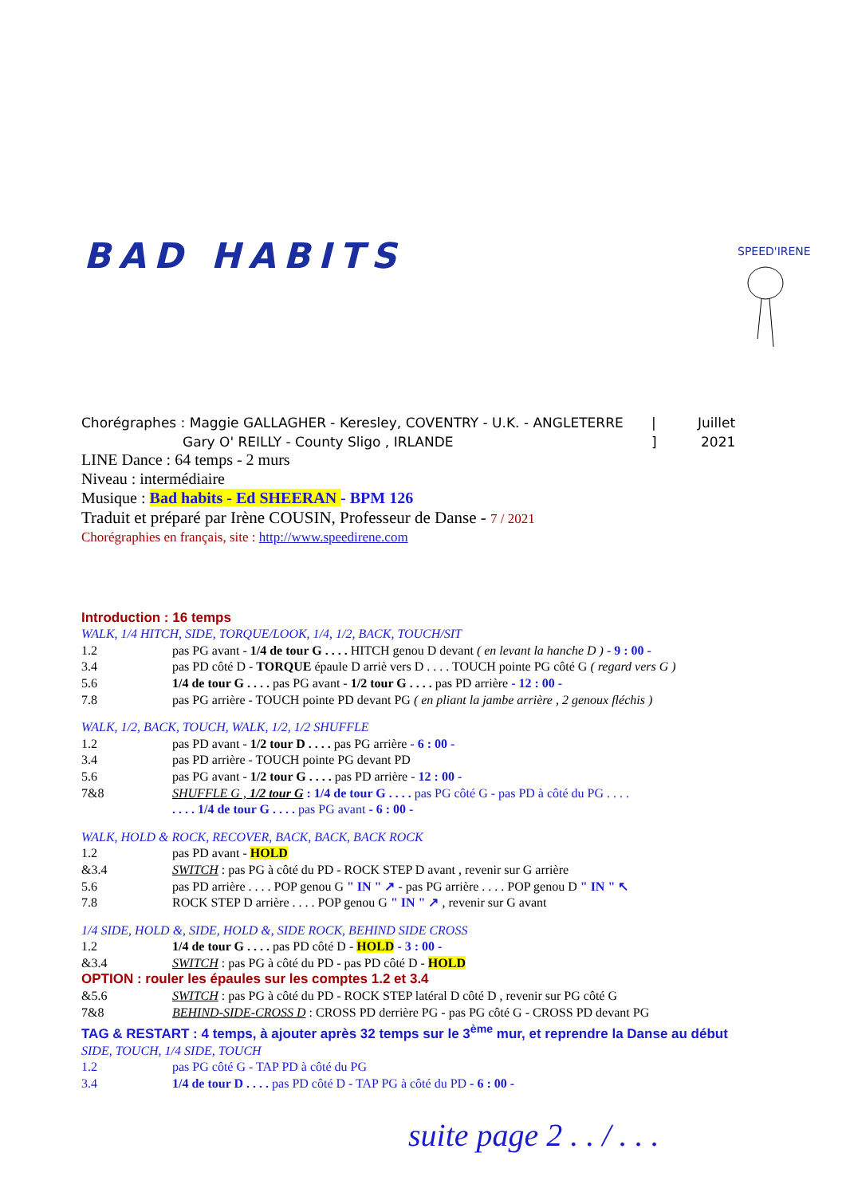BAD HABITS
SPEED'IRENE
Chorégraphes : Maggie GALLAGHER - Keresley, COVENTRY - U.K. - ANGLETERRE
| Juillet
Gary O' REILLY - County Sligo , IRLANDE ] 2021
LINE Dance : 64 temps - 2 murs
Niveau : intermédiaire
Musique : Bad habits - Ed SHEERAN - BPM 126
Traduit et préparé par Irène COUSIN, Professeur de Danse - 7 / 2021
Chorégraphies en français, site : http://www.speedirene.com
Introduction : 16 temps
WALK, 1/4 HITCH, SIDE, TORQUE/LOOK, 1/4, 1/2, BACK, TOUCH/SIT
1.2 pas PG avant - 1/4 de tour G . . . . HITCH genou D devant ( en levant la hanche D ) - 9 : 00 -
3.4 pas PD côté D - TORQUE épaule D arriè vers D . . . . TOUCH pointe PG côté G ( regard vers G )
5.6 1/4 de tour G . . . . pas PG avant - 1/2 tour G . . . . pas PD arrière - 12 : 00 -
7.8 pas PG arrière - TOUCH pointe PD devant PG ( en pliant la jambe arrière , 2 genoux fléchis )
WALK, 1/2, BACK, TOUCH, WALK, 1/2, 1/2 SHUFFLE
1.2 pas PD avant - 1/2 tour D . . . . pas PG arrière - 6 : 00 -
3.4 pas PD arrière - TOUCH pointe PG devant PD
5.6 pas PG avant - 1/2 tour G . . . . pas PD arrière - 12 : 00 -
7&8 SHUFFLE G , 1/2 tour G : 1/4 de tour G . . . . pas PG côté G - pas PD à côté du PG . . . .
. . . . 1/4 de tour G . . . . pas PG avant - 6 : 00 -
WALK, HOLD & ROCK, RECOVER, BACK, BACK, BACK ROCK
1.2 pas PD avant - HOLD
&3.4 SWITCH : pas PG à côté du PD - ROCK STEP D avant , revenir sur G arrière
5.6 pas PD arrière . . . . POP genou G " IN " ↗ - pas PG arrière . . . . POP genou D " IN " ↖
7.8 ROCK STEP D arrière . . . . POP genou G " IN " ↗ , revenir sur G avant
1/4 SIDE, HOLD &, SIDE, HOLD &, SIDE ROCK, BEHIND SIDE CROSS
1.2 1/4 de tour G . . . . pas PD côté D - HOLD - 3 : 00 -
&3.4 SWITCH : pas PG à côté du PD - pas PD côté D - HOLD
OPTION : rouler les épaules sur les comptes 1.2 et 3.4
&5.6 SWITCH : pas PG à côté du PD - ROCK STEP latéral D côté D , revenir sur PG côté G
7&8 BEHIND-SIDE-CROSS D : CROSS PD derrière PG - pas PG côté G - CROSS PD devant PG
TAG & RESTART : 4 temps, à ajouter après 32 temps sur le 3<sup>ème</sup> mur, et reprendre la Danse au début
SIDE, TOUCH, 1/4 SIDE, TOUCH
1.2 pas PG côté G - TAP PD à côté du PG
3.4 1/4 de tour D . . . . pas PD côté D - TAP PG à côté du PD - 6 : 00 -
suite page 2 . . / . . .